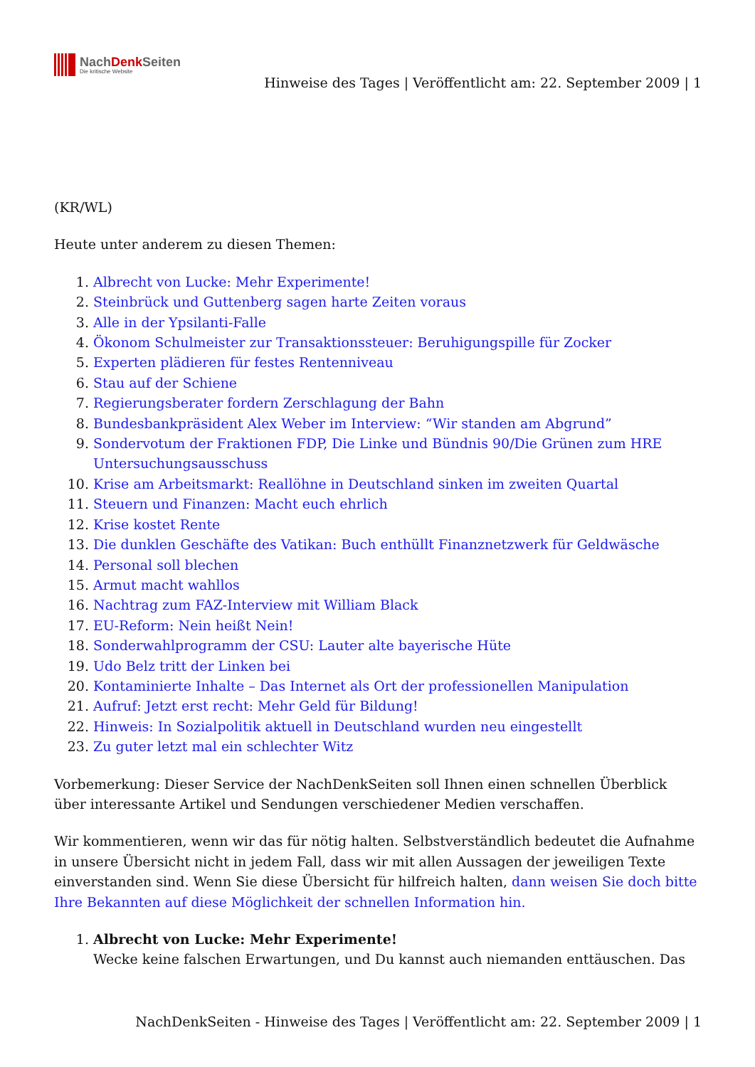NachDenk Seiten
Die kritische Website
Hinweise des Tages | Veröffentlicht am: 22. September 2009 | 1
(KR/WL)
Heute unter anderem zu diesen Themen:
1. Albrecht von Lucke: Mehr Experimente!
2. Steinbrück und Guttenberg sagen harte Zeiten voraus
3. Alle in der Ypsilanti-Falle
4. Ökonom Schulmeister zur Transaktionssteuer: Beruhigungspille für Zocker
5. Experten plädieren für festes Rentenniveau
6. Stau auf der Schiene
7. Regierungsberater fordern Zerschlagung der Bahn
8. Bundesbankpräsident Alex Weber im Interview: “Wir standen am Abgrund”
9. Sondervotum der Fraktionen FDP, Die Linke und Bündnis 90/Die Grünen zum HRE Untersuchungsausschuss
10. Krise am Arbeitsmarkt: Reallöhne in Deutschland sinken im zweiten Quartal
11. Steuern und Finanzen: Macht euch ehrlich
12. Krise kostet Rente
13. Die dunklen Geschäfte des Vatikan: Buch enthüllt Finanznetzwerk für Geldwäsche
14. Personal soll blechen
15. Armut macht wahllos
16. Nachtrag zum FAZ-Interview mit William Black
17. EU-Reform: Nein heißt Nein!
18. Sonderwahlprogramm der CSU: Lauter alte bayerische Hüte
19. Udo Belz tritt der Linken bei
20. Kontaminierte Inhalte – Das Internet als Ort der professionellen Manipulation
21. Aufruf: Jetzt erst recht: Mehr Geld für Bildung!
22. Hinweis: In Sozialpolitik aktuell in Deutschland wurden neu eingestellt
23. Zu guter letzt mal ein schlechter Witz
Vorbemerkung: Dieser Service der NachDenkSeiten soll Ihnen einen schnellen Überblick über interessante Artikel und Sendungen verschiedener Medien verschaffen.
Wir kommentieren, wenn wir das für nötig halten. Selbstverständlich bedeutet die Aufnahme in unsere Übersicht nicht in jedem Fall, dass wir mit allen Aussagen der jeweiligen Texte einverstanden sind. Wenn Sie diese Übersicht für hilfreich halten, dann weisen Sie doch bitte Ihre Bekannten auf diese Möglichkeit der schnellen Information hin.
1. Albrecht von Lucke: Mehr Experimente!
Wecke keine falschen Erwartungen, und Du kannst auch niemanden enttäuschen. Das
NachDenkSeiten - Hinweise des Tages | Veröffentlicht am: 22. September 2009 | 1